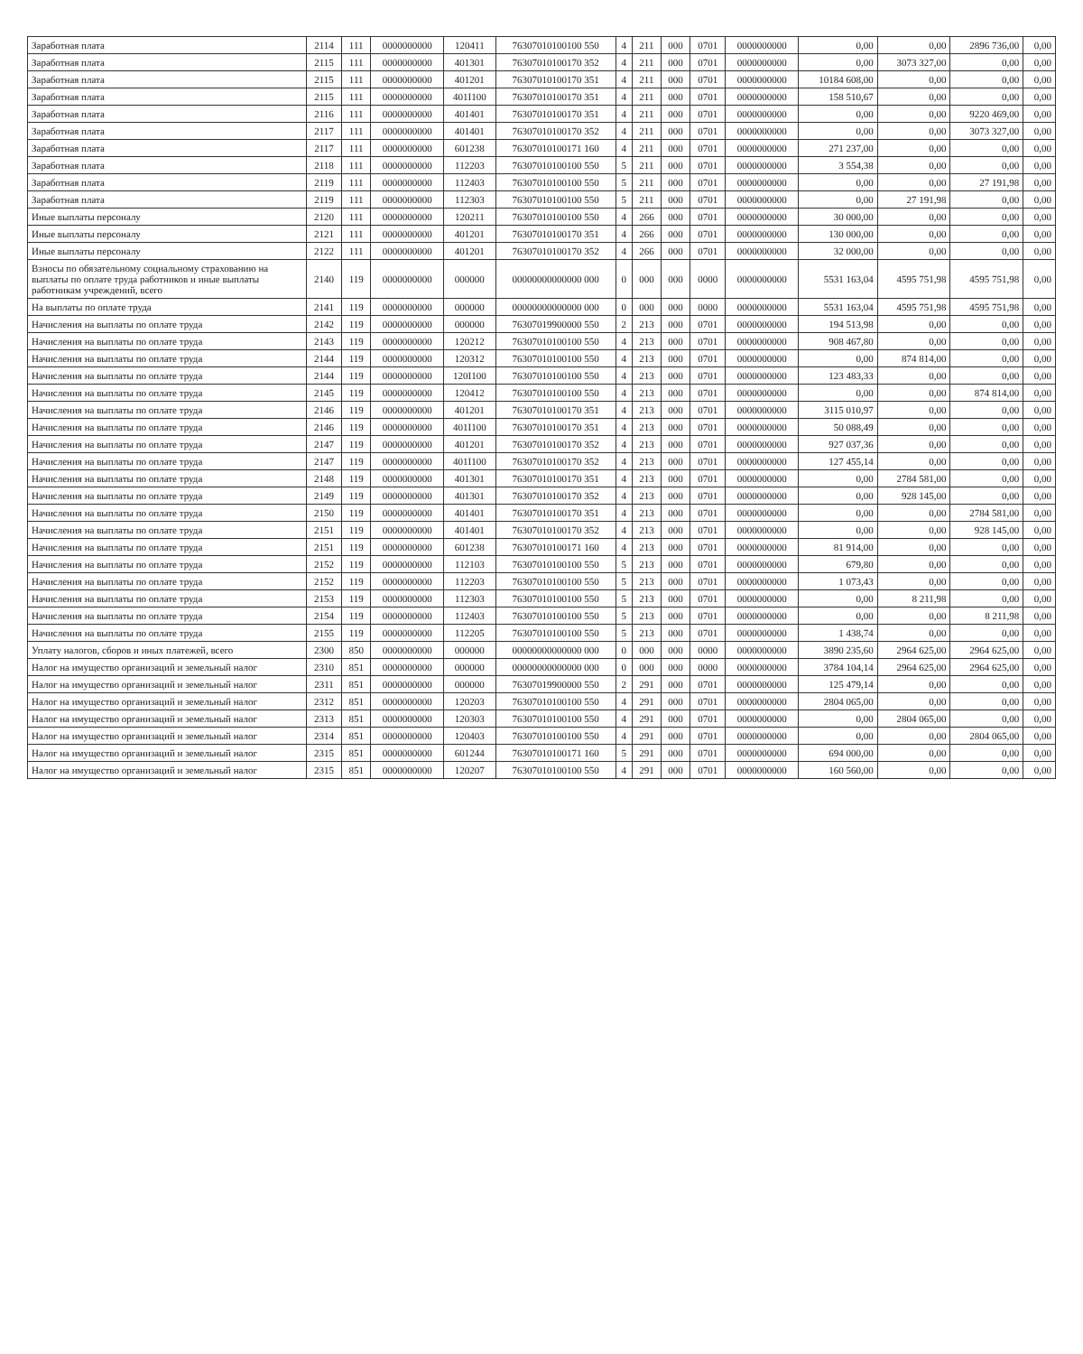| Заработная плата | 2114 | 111 | 0000000000 | 120411 | 76307010100100 550 | 4 | 211 | 000 | 0701 | 0000000000 | 0,00 | 0,00 | 2896 736,00 | 0,00 |
| Заработная плата | 2115 | 111 | 0000000000 | 401301 | 76307010100170 352 | 4 | 211 | 000 | 0701 | 0000000000 | 0,00 | 3073 327,00 | 0,00 | 0,00 |
| Заработная плата | 2115 | 111 | 0000000000 | 401201 | 76307010100170 351 | 4 | 211 | 000 | 0701 | 0000000000 | 10184 608,00 | 0,00 | 0,00 | 0,00 |
| Заработная плата | 2115 | 111 | 0000000000 | 401I100 | 76307010100170 351 | 4 | 211 | 000 | 0701 | 0000000000 | 158 510,67 | 0,00 | 0,00 | 0,00 |
| Заработная плата | 2116 | 111 | 0000000000 | 401401 | 76307010100170 351 | 4 | 211 | 000 | 0701 | 0000000000 | 0,00 | 0,00 | 9220 469,00 | 0,00 |
| Заработная плата | 2117 | 111 | 0000000000 | 401401 | 76307010100170 352 | 4 | 211 | 000 | 0701 | 0000000000 | 0,00 | 0,00 | 3073 327,00 | 0,00 |
| Заработная плата | 2117 | 111 | 0000000000 | 601238 | 76307010100171 160 | 4 | 211 | 000 | 0701 | 0000000000 | 271 237,00 | 0,00 | 0,00 | 0,00 |
| Заработная плата | 2118 | 111 | 0000000000 | 112203 | 76307010100100 550 | 5 | 211 | 000 | 0701 | 0000000000 | 3 554,38 | 0,00 | 0,00 | 0,00 |
| Заработная плата | 2119 | 111 | 0000000000 | 112403 | 76307010100100 550 | 5 | 211 | 000 | 0701 | 0000000000 | 0,00 | 0,00 | 27 191,98 | 0,00 |
| Заработная плата | 2119 | 111 | 0000000000 | 112303 | 76307010100100 550 | 5 | 211 | 000 | 0701 | 0000000000 | 0,00 | 27 191,98 | 0,00 | 0,00 |
| Иные выплаты персоналу | 2120 | 111 | 0000000000 | 120211 | 76307010100100 550 | 4 | 266 | 000 | 0701 | 0000000000 | 30 000,00 | 0,00 | 0,00 | 0,00 |
| Иные выплаты персоналу | 2121 | 111 | 0000000000 | 401201 | 76307010100170 351 | 4 | 266 | 000 | 0701 | 0000000000 | 130 000,00 | 0,00 | 0,00 | 0,00 |
| Иные выплаты персоналу | 2122 | 111 | 0000000000 | 401201 | 76307010100170 352 | 4 | 266 | 000 | 0701 | 0000000000 | 32 000,00 | 0,00 | 0,00 | 0,00 |
| Взносы по обязательному социальному страхованию на выплаты по оплате труда работников и иные выплаты работникам учреждений, всего | 2140 | 119 | 0000000000 | 000000 | 00000000000000 000 | 0 | 000 | 000 | 0000 | 0000000000 | 5531 163,04 | 4595 751,98 | 4595 751,98 | 0,00 |
| На выплаты по оплате труда | 2141 | 119 | 0000000000 | 000000 | 00000000000000 000 | 0 | 000 | 000 | 0000 | 0000000000 | 5531 163,04 | 4595 751,98 | 4595 751,98 | 0,00 |
| Начисления на выплаты по оплате труда | 2142 | 119 | 0000000000 | 000000 | 76307019900000 550 | 2 | 213 | 000 | 0701 | 0000000000 | 194 513,98 | 0,00 | 0,00 | 0,00 |
| Начисления на выплаты по оплате труда | 2143 | 119 | 0000000000 | 120212 | 76307010100100 550 | 4 | 213 | 000 | 0701 | 0000000000 | 908 467,80 | 0,00 | 0,00 | 0,00 |
| Начисления на выплаты по оплате труда | 2144 | 119 | 0000000000 | 120312 | 76307010100100 550 | 4 | 213 | 000 | 0701 | 0000000000 | 0,00 | 874 814,00 | 0,00 | 0,00 |
| Начисления на выплаты по оплате труда | 2144 | 119 | 0000000000 | 120I100 | 76307010100100 550 | 4 | 213 | 000 | 0701 | 0000000000 | 123 483,33 | 0,00 | 0,00 | 0,00 |
| Начисления на выплаты по оплате труда | 2145 | 119 | 0000000000 | 120412 | 76307010100100 550 | 4 | 213 | 000 | 0701 | 0000000000 | 0,00 | 0,00 | 874 814,00 | 0,00 |
| Начисления на выплаты по оплате труда | 2146 | 119 | 0000000000 | 401201 | 76307010100170 351 | 4 | 213 | 000 | 0701 | 0000000000 | 3115 010,97 | 0,00 | 0,00 | 0,00 |
| Начисления на выплаты по оплате труда | 2146 | 119 | 0000000000 | 401I100 | 76307010100170 351 | 4 | 213 | 000 | 0701 | 0000000000 | 50 088,49 | 0,00 | 0,00 | 0,00 |
| Начисления на выплаты по оплате труда | 2147 | 119 | 0000000000 | 401201 | 76307010100170 352 | 4 | 213 | 000 | 0701 | 0000000000 | 927 037,36 | 0,00 | 0,00 | 0,00 |
| Начисления на выплаты по оплате труда | 2147 | 119 | 0000000000 | 401I100 | 76307010100170 352 | 4 | 213 | 000 | 0701 | 0000000000 | 127 455,14 | 0,00 | 0,00 | 0,00 |
| Начисления на выплаты по оплате труда | 2148 | 119 | 0000000000 | 401301 | 76307010100170 351 | 4 | 213 | 000 | 0701 | 0000000000 | 0,00 | 2784 581,00 | 0,00 | 0,00 |
| Начисления на выплаты по оплате труда | 2149 | 119 | 0000000000 | 401301 | 76307010100170 352 | 4 | 213 | 000 | 0701 | 0000000000 | 0,00 | 928 145,00 | 0,00 | 0,00 |
| Начисления на выплаты по оплате труда | 2150 | 119 | 0000000000 | 401401 | 76307010100170 351 | 4 | 213 | 000 | 0701 | 0000000000 | 0,00 | 0,00 | 2784 581,00 | 0,00 |
| Начисления на выплаты по оплате труда | 2151 | 119 | 0000000000 | 401401 | 76307010100170 352 | 4 | 213 | 000 | 0701 | 0000000000 | 0,00 | 0,00 | 928 145,00 | 0,00 |
| Начисления на выплаты по оплате труда | 2151 | 119 | 0000000000 | 601238 | 76307010100171 160 | 4 | 213 | 000 | 0701 | 0000000000 | 81 914,00 | 0,00 | 0,00 | 0,00 |
| Начисления на выплаты по оплате труда | 2152 | 119 | 0000000000 | 112103 | 76307010100100 550 | 5 | 213 | 000 | 0701 | 0000000000 | 679,80 | 0,00 | 0,00 | 0,00 |
| Начисления на выплаты по оплате труда | 2152 | 119 | 0000000000 | 112203 | 76307010100100 550 | 5 | 213 | 000 | 0701 | 0000000000 | 1 073,43 | 0,00 | 0,00 | 0,00 |
| Начисления на выплаты по оплате труда | 2153 | 119 | 0000000000 | 112303 | 76307010100100 550 | 5 | 213 | 000 | 0701 | 0000000000 | 0,00 | 8 211,98 | 0,00 | 0,00 |
| Начисления на выплаты по оплате труда | 2154 | 119 | 0000000000 | 112403 | 76307010100100 550 | 5 | 213 | 000 | 0701 | 0000000000 | 0,00 | 0,00 | 8 211,98 | 0,00 |
| Начисления на выплаты по оплате труда | 2155 | 119 | 0000000000 | 112205 | 76307010100100 550 | 5 | 213 | 000 | 0701 | 0000000000 | 1 438,74 | 0,00 | 0,00 | 0,00 |
| Уплату налогов, сборов и иных платежей, всего | 2300 | 850 | 0000000000 | 000000 | 00000000000000 000 | 0 | 000 | 000 | 0000 | 0000000000 | 3890 235,60 | 2964 625,00 | 2964 625,00 | 0,00 |
| Налог на имущество организаций и земельный налог | 2310 | 851 | 0000000000 | 000000 | 00000000000000 000 | 0 | 000 | 000 | 0000 | 0000000000 | 3784 104,14 | 2964 625,00 | 2964 625,00 | 0,00 |
| Налог на имущество организаций и земельный налог | 2311 | 851 | 0000000000 | 000000 | 76307019900000 550 | 2 | 291 | 000 | 0701 | 0000000000 | 125 479,14 | 0,00 | 0,00 | 0,00 |
| Налог на имущество организаций и земельный налог | 2312 | 851 | 0000000000 | 120203 | 76307010100100 550 | 4 | 291 | 000 | 0701 | 0000000000 | 2804 065,00 | 0,00 | 0,00 | 0,00 |
| Налог на имущество организаций и земельный налог | 2313 | 851 | 0000000000 | 120303 | 76307010100100 550 | 4 | 291 | 000 | 0701 | 0000000000 | 0,00 | 2804 065,00 | 0,00 | 0,00 |
| Налог на имущество организаций и земельный налог | 2314 | 851 | 0000000000 | 120403 | 76307010100100 550 | 4 | 291 | 000 | 0701 | 0000000000 | 0,00 | 0,00 | 2804 065,00 | 0,00 |
| Налог на имущество организаций и земельный налог | 2315 | 851 | 0000000000 | 601244 | 76307010100171 160 | 5 | 291 | 000 | 0701 | 0000000000 | 694 000,00 | 0,00 | 0,00 | 0,00 |
| Налог на имущество организаций и земельный налог | 2315 | 851 | 0000000000 | 120207 | 76307010100100 550 | 4 | 291 | 000 | 0701 | 0000000000 | 160 560,00 | 0,00 | 0,00 | 0,00 |